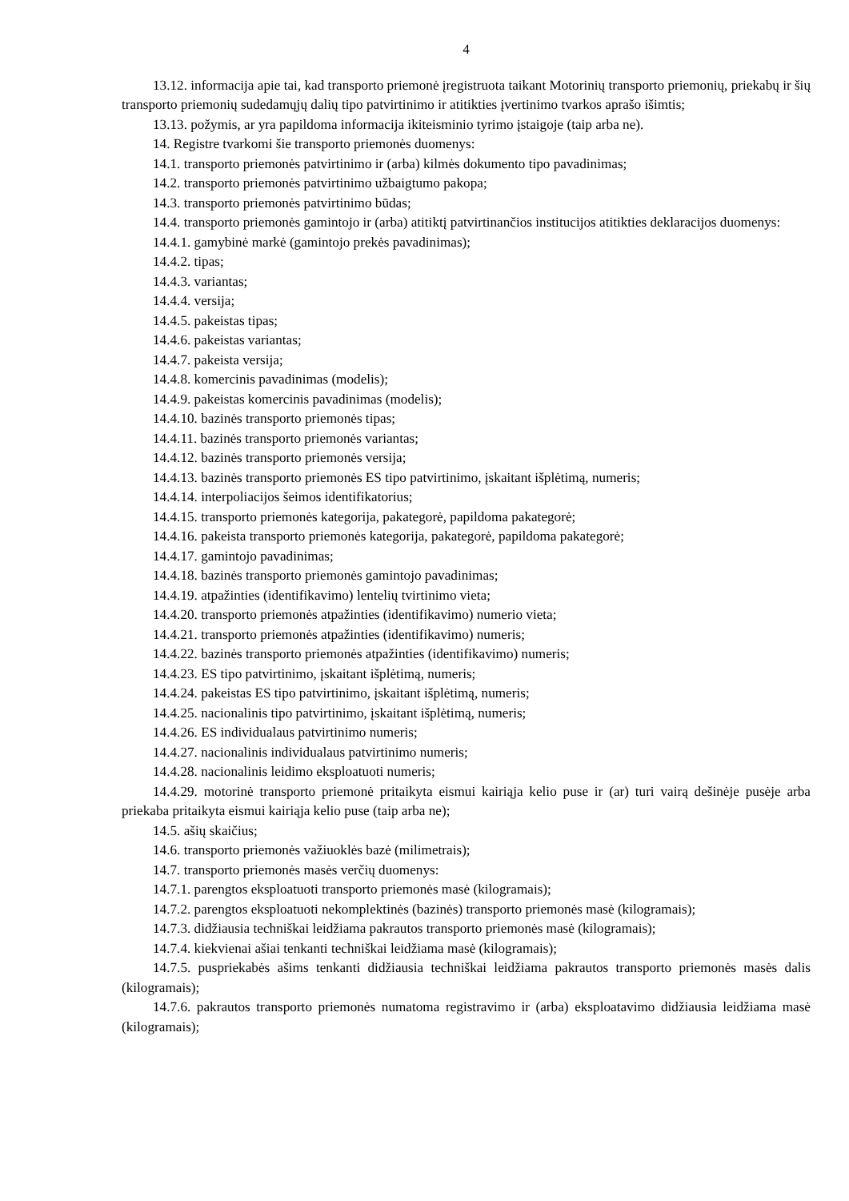4
13.12. informacija apie tai, kad transporto priemonė įregistruota taikant Motorinių transporto priemonių, priekabų ir šių transporto priemonių sudedamųjų dalių tipo patvirtinimo ir atitikties įvertinimo tvarkos aprašo išimtis;
13.13. požymis, ar yra papildoma informacija ikiteisminio tyrimo įstaigoje (taip arba ne).
14. Registre tvarkomi šie transporto priemonės duomenys:
14.1. transporto priemonės patvirtinimo ir (arba) kilmės dokumento tipo pavadinimas;
14.2. transporto priemonės patvirtinimo užbaigtumo pakopa;
14.3. transporto priemonės patvirtinimo būdas;
14.4. transporto priemonės gamintojo ir (arba) atitiktį patvirtinančios institucijos atitikties deklaracijos duomenys:
14.4.1. gamybinė markė (gamintojo prekės pavadinimas);
14.4.2. tipas;
14.4.3. variantas;
14.4.4. versija;
14.4.5. pakeistas tipas;
14.4.6. pakeistas variantas;
14.4.7. pakeista versija;
14.4.8. komercinis pavadinimas (modelis);
14.4.9. pakeistas komercinis pavadinimas (modelis);
14.4.10. bazinės transporto priemonės tipas;
14.4.11. bazinės transporto priemonės variantas;
14.4.12. bazinės transporto priemonės versija;
14.4.13. bazinės transporto priemonės ES tipo patvirtinimo, įskaitant išplėtimą, numeris;
14.4.14. interpoliacijos šeimos identifikatorius;
14.4.15. transporto priemonės kategorija, pakategorė, papildoma pakategorė;
14.4.16. pakeista transporto priemonės kategorija, pakategorė, papildoma pakategorė;
14.4.17. gamintojo pavadinimas;
14.4.18. bazinės transporto priemonės gamintojo pavadinimas;
14.4.19. atpažinties (identifikavimo) lentelių tvirtinimo vieta;
14.4.20. transporto priemonės atpažinties (identifikavimo) numerio vieta;
14.4.21. transporto priemonės atpažinties (identifikavimo) numeris;
14.4.22. bazinės transporto priemonės atpažinties (identifikavimo) numeris;
14.4.23. ES tipo patvirtinimo, įskaitant išplėtimą, numeris;
14.4.24. pakeistas ES tipo patvirtinimo, įskaitant išplėtimą, numeris;
14.4.25. nacionalinis tipo patvirtinimo, įskaitant išplėtimą, numeris;
14.4.26. ES individualaus patvirtinimo numeris;
14.4.27. nacionalinis individualaus patvirtinimo numeris;
14.4.28. nacionalinis leidimo eksploatuoti numeris;
14.4.29. motorinė transporto priemonė pritaikyta eismui kairiąja kelio puse ir (ar) turi vairą dešinėje pusėje arba priekaba pritaikyta eismui kairiąja kelio puse (taip arba ne);
14.5. ašių skaičius;
14.6. transporto priemonės važiuoklės bazė (milimetrais);
14.7. transporto priemonės masės verčių duomenys:
14.7.1. parengtos eksploatuoti transporto priemonės masė (kilogramais);
14.7.2. parengtos eksploatuoti nekomplektinės (bazinės) transporto priemonės masė (kilogramais);
14.7.3. didžiausia techniškai leidžiama pakrautos transporto priemonės masė (kilogramais);
14.7.4. kiekvienai ašiai tenkanti techniškai leidžiama masė (kilogramais);
14.7.5. puspriekabės ašims tenkanti didžiausia techniškai leidžiama pakrautos transporto priemonės masės dalis (kilogramais);
14.7.6. pakrautos transporto priemonės numatoma registravimo ir (arba) eksploatavimo didžiausia leidžiama masė (kilogramais);